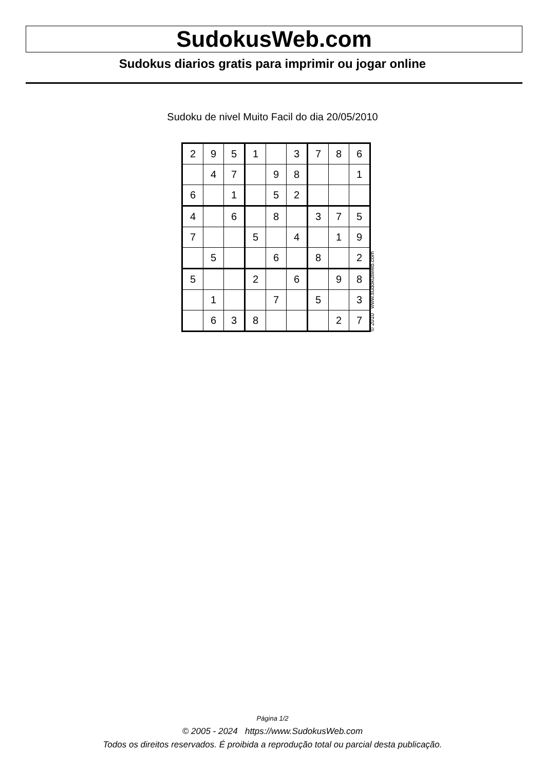SudokusWeb.com
Sudokus diarios gratis para imprimir ou jogar online
Sudoku de nivel Muito Facil do dia 20/05/2010
| 2 | 9 | 5 | 1 | | 3 | 7 | 8 | 6 |
| | 4 | 7 | | 9 | 8 | | | 1 |
| 6 | | 1 | | 5 | 2 | | | |
| 4 | | 6 | | 8 | | 3 | 7 | 5 |
| 7 | | | 5 | | 4 | | 1 | 9 |
| | 5 | | | 6 | | 8 | | 2 |
| 5 | | | 2 | | 6 | | 9 | 8 |
| | 1 | | | 7 | | 5 | | 3 |
| | 6 | 3 | 8 | | | | 2 | 7 |
© 2010 www.sudokusweb.com
Página 1/2
© 2005 - 2024 https://www.SudokusWeb.com
Todos os direitos reservados. É proibida a reprodução total ou parcial desta publicação.